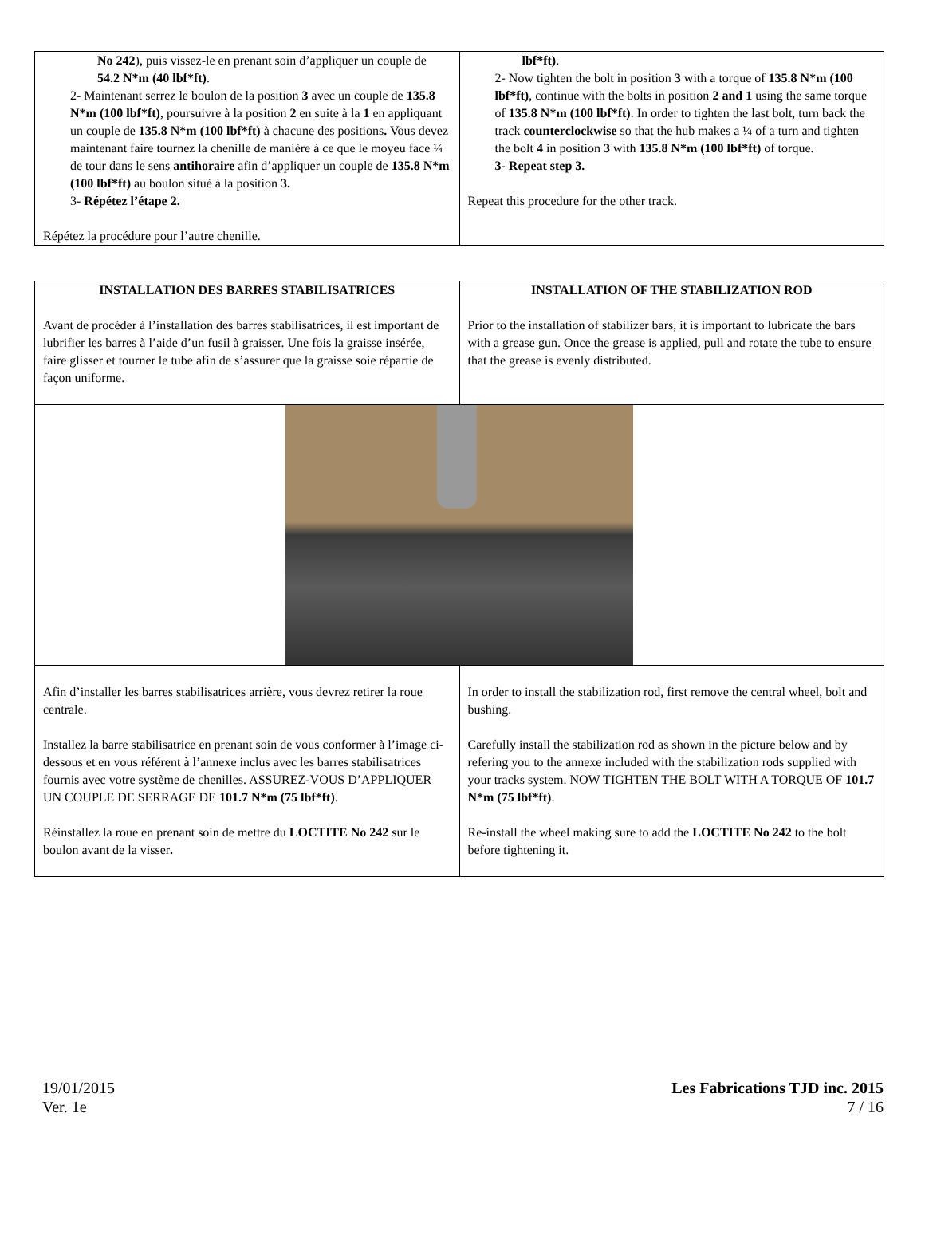| No 242 ), puis vissez-le en prenant soin d’appliquer un couple de 54.2 N*m (40 lbf*ft) . 2- Maintenant serrez le boulon de la position 3 avec un couple de 135.8 N*m (100 lbf*ft) , poursuivre à la position 2 en suite à la 1 en appliquant un couple de 135.8 N*m (100 lbf*ft) à chacune des positions . Vous devez maintenant faire tournez la chenille de manière à ce que le moyeu face ¼ de tour dans le sens antihoraire afin d’appliquer un couple de 135.8 N*m (100 lbf*ft) au boulon situé à la position 3. 3- Répétez l’étape 2. Répétez la procédure pour l’autre chenille. | lbf*ft) . 2- Now tighten the bolt in position 3 with a torque of 135.8 N*m (100 lbf*ft) , continue with the bolts in position 2 and 1 using the same torque of 135.8 N*m (100 lbf*ft) . In order to tighten the last bolt, turn back the track counterclockwise so that the hub makes a ¼ of a turn and tighten the bolt 4 in position 3 with 135.8 N*m (100 lbf*ft) of torque. 3- Repeat step 3. Repeat this procedure for the other track. |
| INSTALLATION DES BARRES STABILISATRICES Avant de procéder à l’installation des barres stabilisatrices, il est important de lubrifier les barres à l’aide d’un fusil à graisser. Une fois la graisse insérée, faire glisser et tourner le tube afin de s’assurer que la graisse soie répartie de façon uniforme. | INSTALLATION OF THE STABILIZATION ROD Prior to the installation of stabilizer bars, it is important to lubricate the bars with a grease gun. Once the grease is applied, pull and rotate the tube to ensure that the grease is evenly distributed. |
| Afin d’installer les barres stabilisatrices arrière, vous devrez retirer la roue centrale. Installez la barre stabilisatrice en prenant soin de vous conformer à l’image ci-dessous et en vous référent à l’annexe inclus avec les barres stabilisatrices fournis avec votre système de chenilles. ASSUREZ-VOUS D’APPLIQUER UN COUPLE DE SERRAGE DE 101.7 N*m (75 lbf*ft) . Réinstallez la roue en prenant soin de mettre du LOCTITE No 242 sur le boulon avant de la visser . | In order to install the stabilization rod, first remove the central wheel, bolt and bushing. Carefully install the stabilization rod as shown in the picture below and by refering you to the annexe included with the stabilization rods supplied with your tracks system. NOW TIGHTEN THE BOLT WITH A TORQUE OF 101.7 N*m (75 lbf*ft) . Re-install the wheel making sure to add the LOCTITE No 242 to the bolt before tightening it. |
19/01/2015
Ver. 1e
Les Fabrications TJD inc. 2015
7 / 16